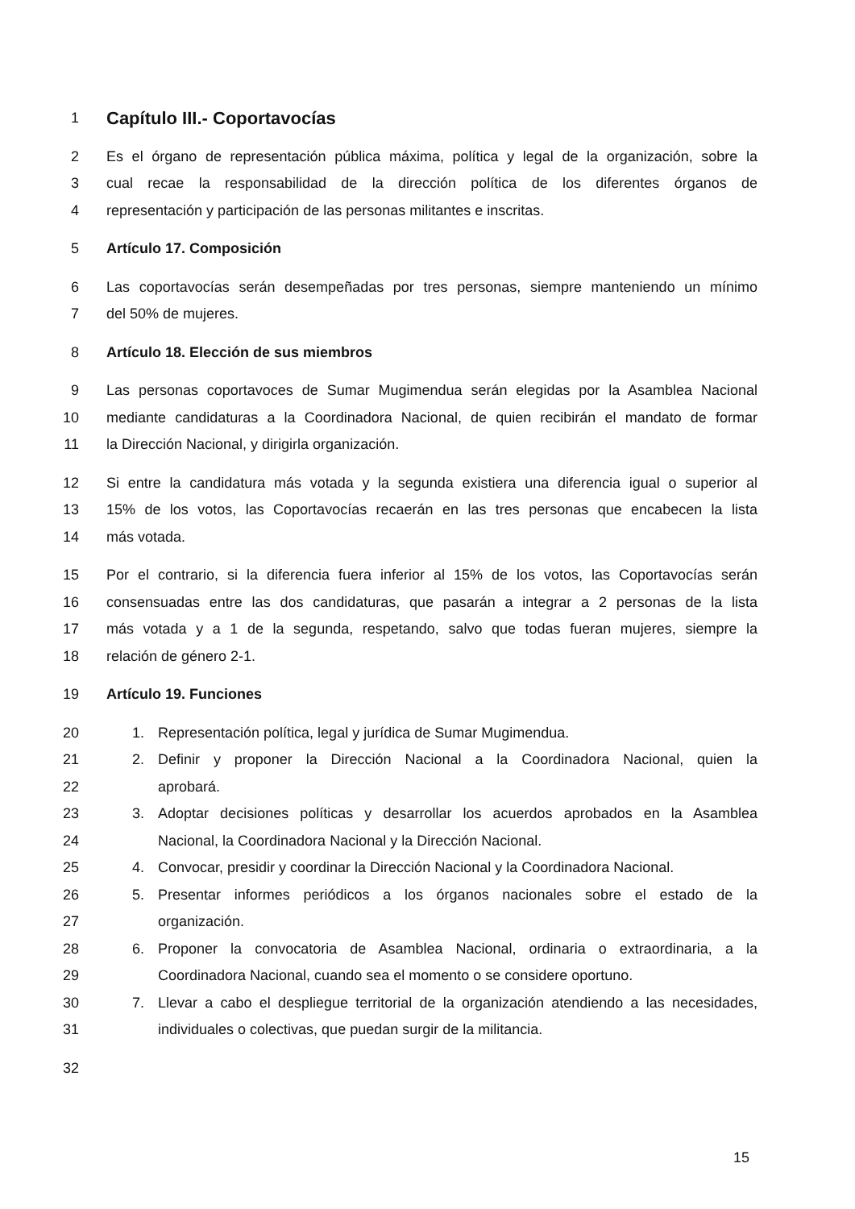1 Capítulo III.- Coportavocías
2 Es el órgano de representación pública máxima, política y legal de la organización, sobre la
3 cual recae la responsabilidad de la dirección política de los diferentes órganos de
4 representación y participación de las personas militantes e inscritas.
5 Artículo 17. Composición
6 Las coportavocías serán desempeñadas por tres personas, siempre manteniendo un mínimo
7 del 50% de mujeres.
8 Artículo 18. Elección de sus miembros
9 Las personas coportavoces de Sumar Mugimendua serán elegidas por la Asamblea Nacional
10 mediante candidaturas a la Coordinadora Nacional, de quien recibirán el mandato de formar
11 la Dirección Nacional, y dirigirla organización.
12 Si entre la candidatura más votada y la segunda existiera una diferencia igual o superior al
13 15% de los votos, las Coportavocías recaerán en las tres personas que encabecen la lista
14 más votada.
15 Por el contrario, si la diferencia fuera inferior al 15% de los votos, las Coportavocías serán
16 consensuadas entre las dos candidaturas, que pasarán a integrar a 2 personas de la lista
17 más votada y a 1 de la segunda, respetando, salvo que todas fueran mujeres, siempre la
18 relación de género 2-1.
19 Artículo 19. Funciones
20 1. Representación política, legal y jurídica de Sumar Mugimendua.
21 2. Definir y proponer la Dirección Nacional a la Coordinadora Nacional, quien la
22 aprobará.
23 3. Adoptar decisiones políticas y desarrollar los acuerdos aprobados en la Asamblea
24 Nacional, la Coordinadora Nacional y la Dirección Nacional.
25 4. Convocar, presidir y coordinar la Dirección Nacional y la Coordinadora Nacional.
26 5. Presentar informes periódicos a los órganos nacionales sobre el estado de la
27 organización.
28 6. Proponer la convocatoria de Asamblea Nacional, ordinaria o extraordinaria, a la
29 Coordinadora Nacional, cuando sea el momento o se considere oportuno.
30 7. Llevar a cabo el despliegue territorial de la organización atendiendo a las necesidades,
31 individuales o colectivas, que puedan surgir de la militancia.
32
15